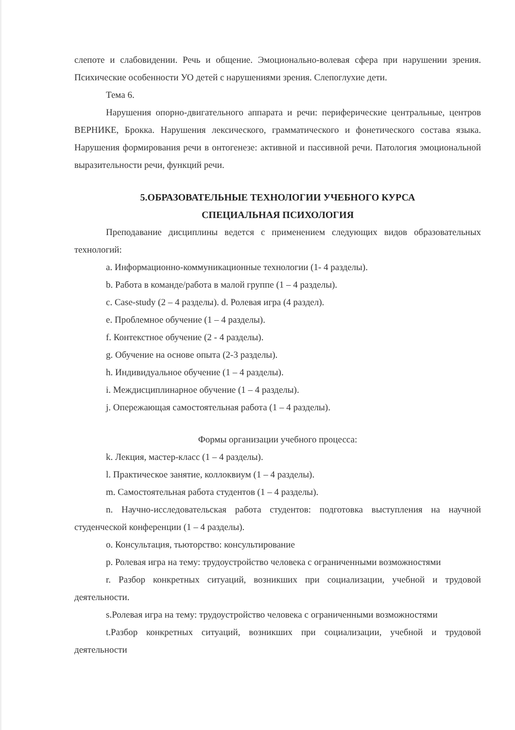слепоте и слабовидении. Речь и общение. Эмоционально-волевая сфера при нарушении зрения. Психические особенности УО детей с нарушениями зрения. Слепоглухие дети.
Тема 6.
Нарушения опорно-двигательного аппарата и речи: периферические центральные, центров ВЕРНИКЕ, Брокка. Нарушения лексического, грамматического и фонетического состава языка. Нарушения формирования речи в онтогенезе: активной и пассивной речи. Патология эмоциональной выразительности речи, функций речи.
5.ОБРАЗОВАТЕЛЬНЫЕ ТЕХНОЛОГИИ УЧЕБНОГО КУРСА
СПЕЦИАЛЬНАЯ ПСИХОЛОГИЯ
Преподавание дисциплины ведется с применением следующих видов образовательных технологий:
a. Информационно-коммуникационные технологии (1- 4 разделы).
b. Работа в команде/работа в малой группе (1 – 4 разделы).
c. Case-study (2 – 4 разделы). d. Ролевая игра (4 раздел).
e. Проблемное обучение (1 – 4 разделы).
f. Контекстное обучение (2 - 4 разделы).
g. Обучение на основе опыта (2-3 разделы).
h. Индивидуальное обучение (1 – 4 разделы).
i. Междисциплинарное обучение (1 – 4 разделы).
j. Опережающая самостоятельная работа (1 – 4 разделы).
Формы организации учебного процесса:
k. Лекция, мастер-класс (1 – 4 разделы).
l. Практическое занятие, коллоквиум (1 – 4 разделы).
m. Самостоятельная работа студентов (1 – 4 разделы).
n. Научно-исследовательская работа студентов: подготовка выступления на научной студенческой конференции (1 – 4 разделы).
o. Консультация, тьюторство: консультирование
p. Ролевая игра на тему: трудоустройство человека с ограниченными возможностями
r. Разбор конкретных ситуаций, возникших при социализации, учебной и трудовой деятельности.
s.Ролевая игра на тему: трудоустройство человека с ограниченными возможностями
t.Разбор конкретных ситуаций, возникших при социализации, учебной и трудовой деятельности